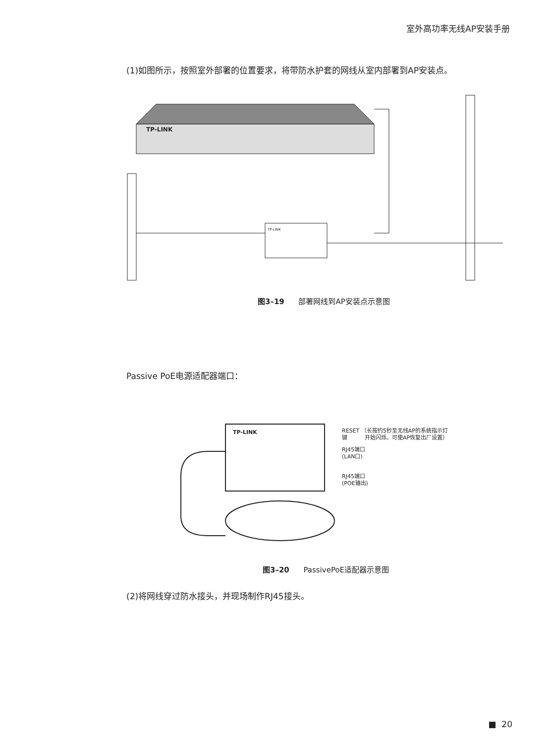室外高功率无线AP安装手册
(1)如图所示，按照室外部署的位置要求，将带防水护套的网线从室内部署到AP安装点。
TP-LINK
TP-LINK
图3–19 部署网线到AP安装点示意图
Passive PoE电源适配器端口：
TP-LINK
RESET （长按约5秒至无线AP的系统指示灯
键 开始闪烁。可使AP恢复出厂设置）
RJ45端口
(LAN口)
RJ45端口
(POE输出)
图3–20 PassivePoE适配器示意图
(2)将网线穿过防水接头，并现场制作RJ45接头。
■ 20